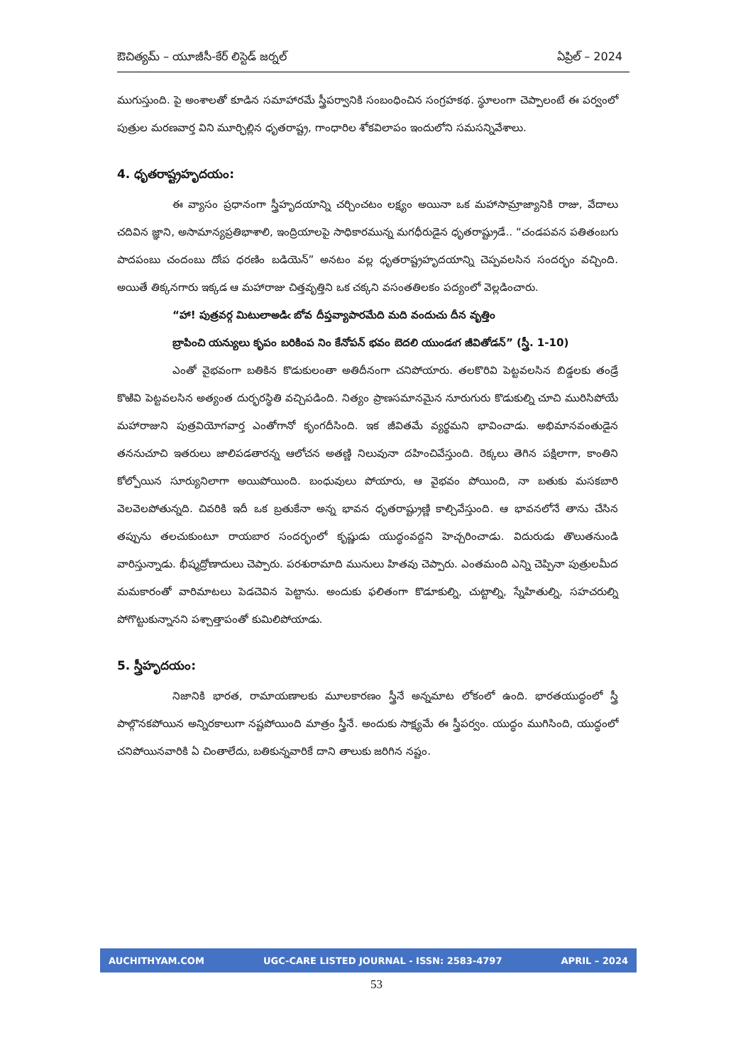ఔచిత్యమ్ – యూజీసీ-కేర్ లిస్టెడ్ జర్నల్ ఏప్రిల్ – 2024
ముగుస్తుంది. పై అంశాలతో కూడిన సమాహారమే స్త్రీపర్వానికి సంబంధించిన సంగ్రహకథ. స్థూలంగా చెప్పాలంటే ఈ పర్వంలో పుత్రుల మరణవార్త విని మూర్ఛిల్లిన ధృతరాష్ట్ర, గాంధారిల శోకవిలాపం ఇందులోని సమసన్నివేశాలు.
4. ధృతరాష్ట్రహృదయం:
ఈ వ్యాసం ప్రధానంగా స్త్రీహృదయాన్ని చర్చించటం లక్ష్యం అయినా ఒక మహాసామ్రాజ్యానికి రాజు, వేదాలు చదివిన జ్ఞాని, అసామాన్యప్రతిభాశాలి, ఇంద్రియాలపై సాధికారమున్న మగధీరుడైన ధృతరాష్ట్రుడే.. “చండపవన పతితంబగు పాదపంబు చందంబు దోఁప ధరణిం బడియెన్” అనటం వల్ల ధృతరాష్ట్రహృదయాన్ని చెప్పవలసిన సందర్భం వచ్చింది. అయితే తిక్కనగారు ఇక్కడ ఆ మహారాజు చిత్తవృత్తిని ఒక చక్కని వసంతతిలకం పద్యంలో వెల్లడించారు.
“హా! పుత్రవర్గ మిటులాఅడిఁ బోవ దీప్తవ్యాపారమేది మది వందుచు దీన వృత్తిం
బ్రాపించి యన్యులు కృపం బరికింప నిం కేనోపన్ భవం బెదలి యుండఁగ జీవితోడన్” (స్త్రీ. 1-10)
ఎంతో వైభవంగా బతికిన కొడుకులంతా అతిదీనంగా చనిపోయారు. తలకొరివి పెట్టవలసిన బిడ్డలకు తండ్రే కొఱివి పెట్టవలసిన అత్యంత దుర్భరస్థితి వచ్చిపడింది. నిత్యం ప్రాణసమానమైన నూరుగురు కొడుకుల్ని చూచి మురిసిపోయే మహారాజుని పుత్రవియోగవార్త ఎంతోగానో కృంగదీసింది. ఇక జీవితమే వ్యర్థమని భావించాడు. అభిమానవంతుడైన తననుచూచి ఇతరులు జాలిపడతారన్న ఆలోచన అతణ్ణి నిలువునా దహించివేస్తుంది. రెక్కలు తెగిన పక్షిలాగా, కాంతిని కోల్పోయిన సూర్యునిలాగా అయిపోయింది. బంధువులు పోయారు, ఆ వైభవం పోయింది, నా బతుకు మసకబారి వెలవెలపోతున్నది. చివరికి ఇదీ ఒక బ్రతుకేనా అన్న భావన ధృతరాష్ట్రుణ్ణి కాల్చివేస్తుంది. ఆ భావనలోనే తాను చేసిన తప్పును తలచుకుంటూ రాయబార సందర్భంలో కృష్ణుడు యుద్ధంవద్దని హెచ్చరించాడు. విదురుడు తొలుతనుండి వారిస్తున్నాడు. భీష్మద్రోణాదులు చెప్పారు. పరశురామాది మునులు హితవు చెప్పారు. ఎంతమంది ఎన్ని చెప్పినా పుత్రులమీద మమకారంతో వారిమాటలు పెడచెవిన పెట్టాను. అందుకు ఫలితంగా కొడూకుల్ని, చుట్టాల్ని, స్నేహితుల్ని, సహచరుల్ని పోగొట్టుకున్నానని పశ్చాత్తాపంతో కుమిలిపోయాడు.
5. స్త్రీహృదయం:
నిజానికి భారత, రామాయణాలకు మూలకారణం స్త్రీనే అన్నమాట లోకంలో ఉంది. భారతయుద్ధంలో స్త్రీ పాల్గొనకపోయిన అన్నిరకాలుగా నష్టపోయింది మాత్రం స్త్రీనే. అందుకు సాక్ష్యమే ఈ స్త్రీపర్వం. యుద్ధం ముగిసింది, యుద్ధంలో చనిపోయినవారికి ఏ చింతాలేదు, బతికున్నవారికే దాని తాలుకు జరిగిన నష్టం.
AUCHITHYAM.COM UGC-CARE LISTED JOURNAL - ISSN: 2583-4797 APRIL – 2024
53